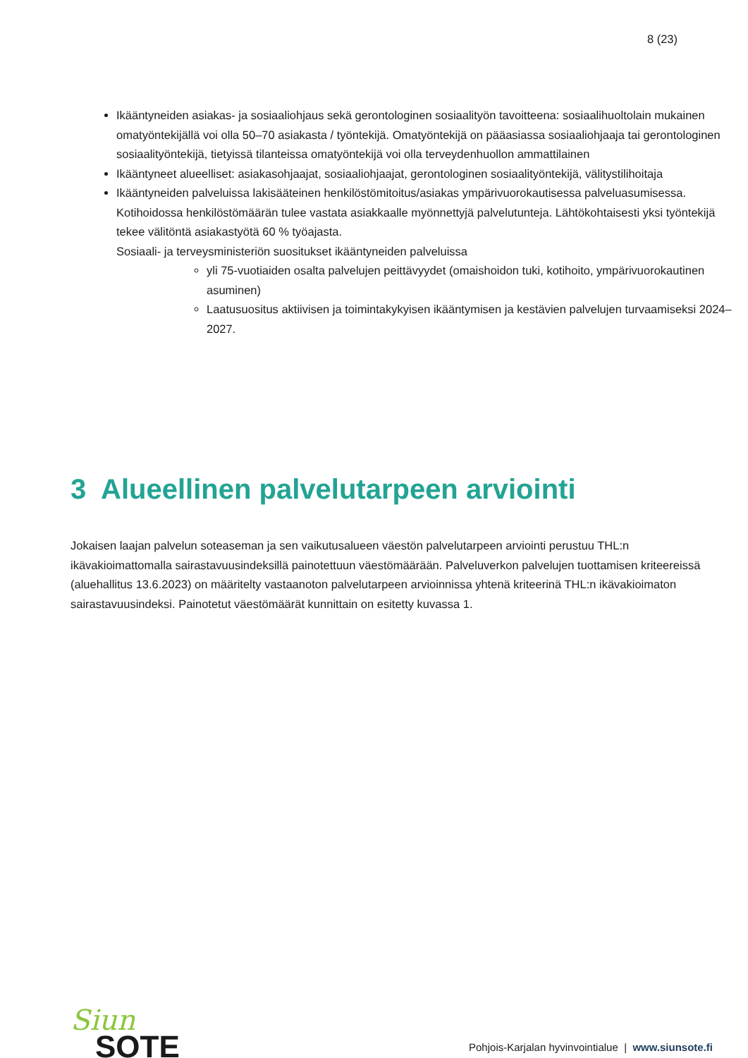8 (23)
Ikääntyneiden asiakas- ja sosiaaliohjaus sekä gerontologinen sosiaalityön tavoitteena: sosiaalihuoltolain mukainen omatyöntekijällä voi olla 50–70 asiakasta / työntekijä. Omatyöntekijä on pääasiassa sosiaaliohjaaja tai gerontologinen sosiaalityöntekijä, tietyissä tilanteissa omatyöntekijä voi olla terveydenhuollon ammattilainen
Ikääntyneet alueelliset: asiakasohjaajat, sosiaaliohjaajat, gerontologinen sosiaalityöntekijä, välitystilihoitaja
Ikääntyneiden palveluissa lakisääteinen henkilöstömitoitus/asiakas ympärivuorokautisessa palveluasumisessa. Kotihoidossa henkilöstömäärän tulee vastata asiakkaalle myönnettyjä palvelutunteja. Lähtökohtaisesti yksi työntekijä tekee välitöntä asiakastyötä 60 % työajasta.
Sosiaali- ja terveysministeriön suositukset ikääntyneiden palveluissa
yli 75-vuotiaiden osalta palvelujen peittävyydet (omaishoidon tuki, kotihoito, ympärivuorokautinen asuminen)
Laatusuositus aktiivisen ja toimintakykyisen ikääntymisen ja kestävien palvelujen turvaamiseksi 2024–2027.
3 Alueellinen palvelutarpeen arviointi
Jokaisen laajan palvelun soteaseman ja sen vaikutusalueen väestön palvelutarpeen arviointi perustuu THL:n ikävakioimattomalla sairastavuusindeksillä painotettuun väestömäärään. Palveluverkon palvelujen tuottamisen kriteereissä (aluehallitus 13.6.2023) on määritelty vastaanoton palvelutarpeen arvioinnissa yhtenä kriteerinä THL:n ikävakioimaton sairastavuusindeksi. Painotetut väestömäärät kunnittain on esitetty kuvassa 1.
Siun
SOTE
Pohjois-Karjalan hyvinvointialue | www.siunsote.fi